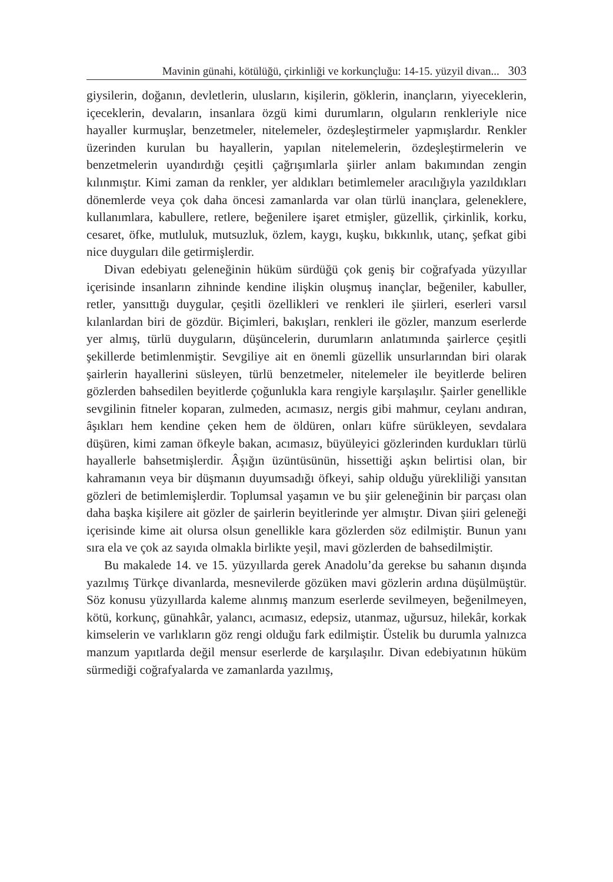Mavinin günahi, kötülüğü, çirkinliği ve korkunçluğu: 14-15. yüzyil divan... 303
giysilerin, doğanın, devletlerin, ulusların, kişilerin, göklerin, inançların, yiyeceklerin, içeceklerin, devaların, insanlara özgü kimi durumların, olguların renkleriyle nice hayaller kurmuşlar, benzetmeler, nitelemeler, özdeşleştirmeler yapmışlardır. Renkler üzerinden kurulan bu hayallerin, yapılan nitelemelerin, özdeşleştirmelerin ve benzetmelerin uyandırdığı çeşitli çağrışımlarla şiirler anlam bakımından zengin kılınmıştır. Kimi zaman da renkler, yer aldıkları betimlemeler aracılığıyla yazıldıkları dönemlerde veya çok daha öncesi zamanlarda var olan türlü inançlara, geleneklere, kullanımlara, kabullere, retlere, beğenilere işaret etmişler, güzellik, çirkinlik, korku, cesaret, öfke, mutluluk, mutsuzluk, özlem, kaygı, kuşku, bıkkınlık, utanç, şefkat gibi nice duyguları dile getirmişlerdir.
Divan edebiyatı geleneğinin hüküm sürdüğü çok geniş bir coğrafyada yüzyıllar içerisinde insanların zihninde kendine ilişkin oluşmuş inançlar, beğeniler, kabuller, retler, yansıttığı duygular, çeşitli özellikleri ve renkleri ile şiirleri, eserleri varsıl kılanlardan biri de gözdür. Biçimleri, bakışları, renkleri ile gözler, manzum eserlerde yer almış, türlü duyguların, düşüncelerin, durumların anlatımında şairlerce çeşitli şekillerde betimlenmiştir. Sevgiliye ait en önemli güzellik unsurlarından biri olarak şairlerin hayallerini süsleyen, türlü benzetmeler, nitelemeler ile beyitlerde beliren gözlerden bahsedilen beyitlerde çoğunlukla kara rengiyle karşılaşılır. Şairler genellikle sevgilinin fitneler koparan, zulmeden, acımasız, nergis gibi mahmur, ceylanı andıran, âşıkları hem kendine çeken hem de öldüren, onları küfre sürükleyen, sevdalara düşüren, kimi zaman öfkeyle bakan, acımasız, büyüleyici gözlerinden kurdukları türlü hayallerle bahsetmişlerdir. Âşığın üzüntüsünün, hissettiği aşkın belirtisi olan, bir kahramanın veya bir düşmanın duyumsadığı öfkeyi, sahip olduğu yürekliliği yansıtan gözleri de betimlemişlerdir. Toplumsal yaşamın ve bu şiir geleneğinin bir parçası olan daha başka kişilere ait gözler de şairlerin beyitlerinde yer almıştır. Divan şiiri geleneği içerisinde kime ait olursa olsun genellikle kara gözlerden söz edilmiştir. Bunun yanı sıra ela ve çok az sayıda olmakla birlikte yeşil, mavi gözlerden de bahsedilmiştir.
Bu makalede 14. ve 15. yüzyıllarda gerek Anadolu’da gerekse bu sahanın dışında yazılmış Türkçe divanlarda, mesnevilerde gözüken mavi gözlerin ardına düşülmüştür. Söz konusu yüzyıllarda kaleme alınmış manzum eserlerde sevilmeyen, beğenilmeyen, kötü, korkunç, günahkâr, yalancı, acımasız, edepsiz, utanmaz, uğursuz, hilekâr, korkak kimselerin ve varlıkların göz rengi olduğu fark edilmiştir. Üstelik bu durumla yalnızca manzum yapıtlarda değil mensur eserlerde de karşılaşılır. Divan edebiyatının hüküm sürmediği coğrafyalarda ve zamanlarda yazılmış,